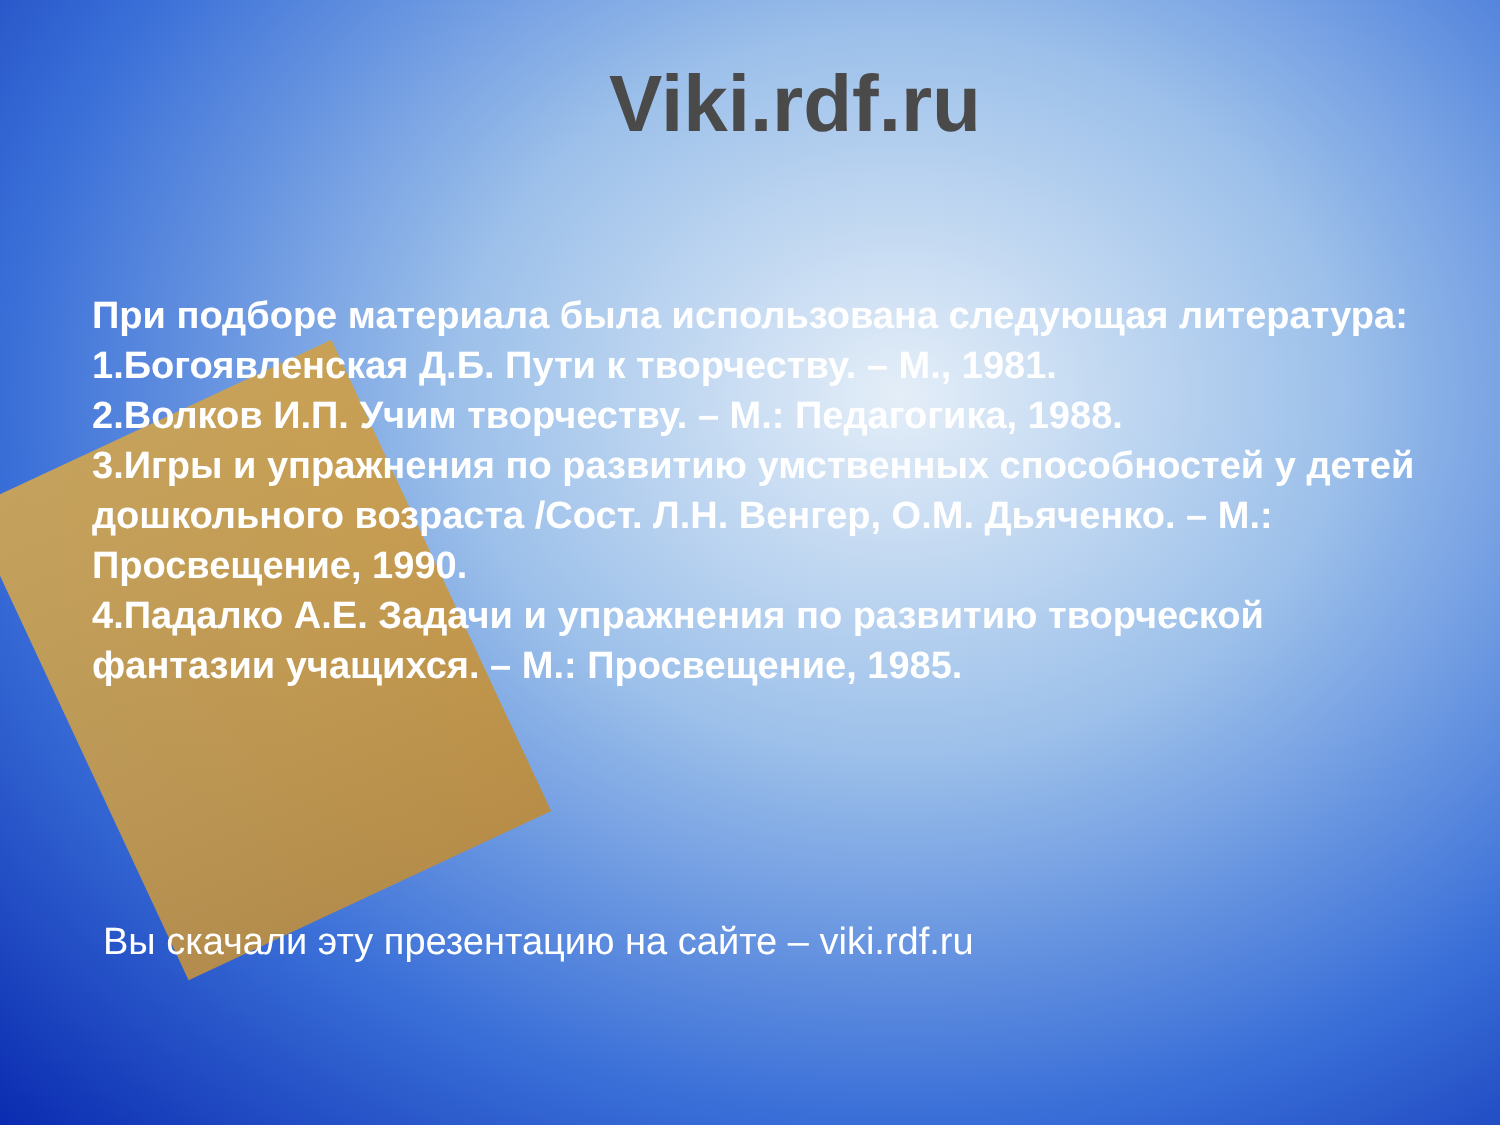Viki.rdf.ru
При подборе материала была использована следующая литература:
1.Богоявленская Д.Б. Пути к творчеству. – М., 1981.
2.Волков И.П. Учим творчеству. – М.: Педагогика, 1988.
3.Игры и упражнения по развитию умственных способностей у детей дошкольного возраста /Сост. Л.Н. Венгер, О.М. Дьяченко. – М.: Просвещение, 1990.
4.Падалко А.Е. Задачи и упражнения по развитию творческой фантазии учащихся. – М.: Просвещение, 1985.
Вы скачали эту презентацию на сайте – viki.rdf.ru